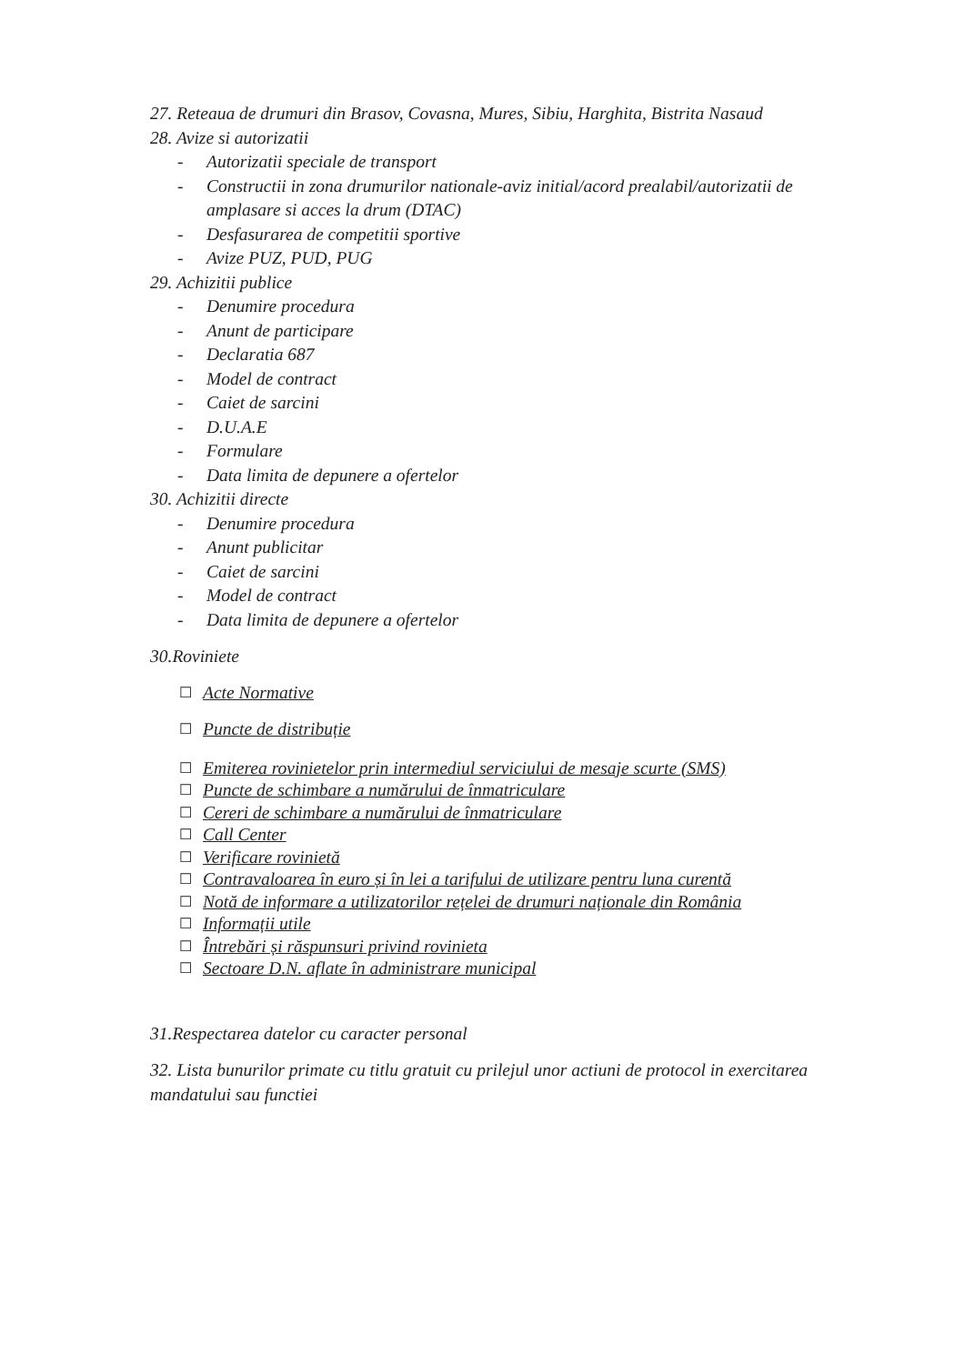27. Reteaua de drumuri din Brasov, Covasna, Mures, Sibiu, Harghita, Bistrita Nasaud
28. Avize si autorizatii
- Autorizatii speciale de transport
- Constructii in zona drumurilor nationale-aviz initial/acord prealabil/autorizatii de amplasare si acces la drum (DTAC)
- Desfasurarea de competitii sportive
- Avize PUZ, PUD, PUG
29. Achizitii publice
- Denumire procedura
- Anunt de participare
- Declaratia 687
- Model de contract
- Caiet de sarcini
- D.U.A.E
- Formulare
- Data limita de depunere a ofertelor
30. Achizitii directe
- Denumire procedura
- Anunt publicitar
- Caiet de sarcini
- Model de contract
- Data limita de depunere a ofertelor
30.Roviniete
☐ Acte Normative
☐ Puncte de distribuție
☐ Emiterea rovinietelor prin intermediul serviciului de mesaje scurte (SMS)
☐ Puncte de schimbare a numărului de înmatriculare
☐ Cereri de schimbare a numărului de înmatriculare
☐ Call Center
☐ Verificare rovinietă
☐ Contravaloarea în euro și în lei a tarifului de utilizare pentru luna curentă
☐ Notă de informare a utilizatorilor rețelei de drumuri naționale din România
☐ Informații utile
☐ Întrebări și răspunsuri privind rovinieta
☐ Sectoare D.N. aflate în administrare municipal
31.Respectarea datelor cu caracter personal
32. Lista bunurilor primate cu titlu gratuit cu prilejul unor actiuni de protocol in exercitarea mandatului sau functiei